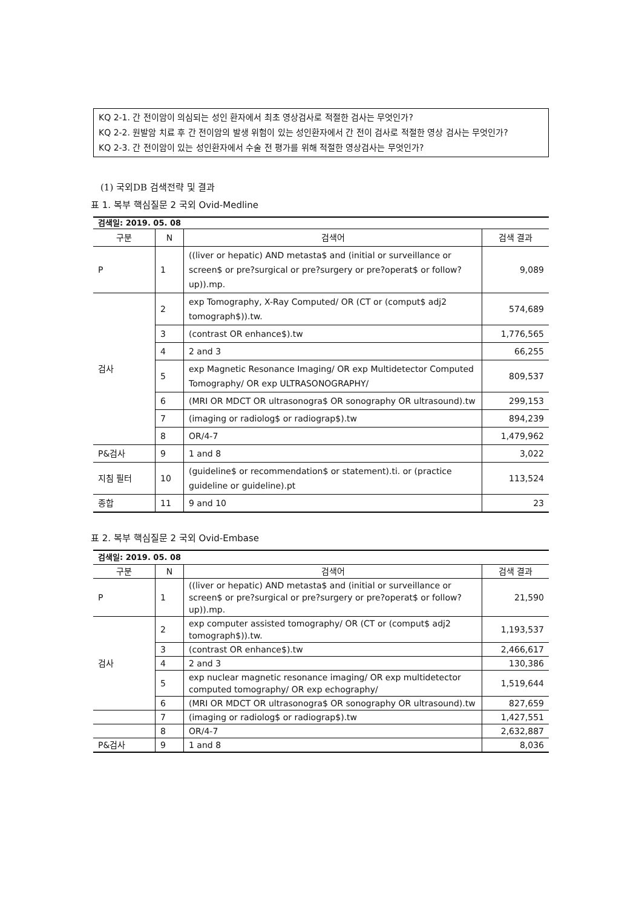KQ 2-1. 간 전이암이 의심되는 성인 환자에서 최초 영상검사로 적절한 검사는 무엇인가?
KQ 2-2. 원발암 치료 후 간 전이암의 발생 위험이 있는 성인환자에서 간 전이 검사로 적절한 영상 검사는 무엇인가?
KQ 2-3. 간 전이암이 있는 성인환자에서 수술 전 평가를 위해 적절한 영상검사는 무엇인가?
(1) 국외DB 검색전략 및 결과
표 1. 복부 핵심질문 2 국외 Ovid-Medline
| 검색일: 2019. 05. 08 | | | |
| 구분 | N | 검색어 | 검색 결과 |
| P | 1 | ((liver or hepatic) AND metasta$ and (initial or surveillance or screen$ or pre?surgical or pre?surgery or pre?operat$ or follow?up)).mp. | 9,089 |
| 검사 | 2 | exp Tomography, X-Ray Computed/ OR (CT or (comput$ adj2 tomograph$)).tw. | 574,689 |
| | 3 | (contrast OR enhance$).tw | 1,776,565 |
| | 4 | 2 and 3 | 66,255 |
| | 5 | exp Magnetic Resonance Imaging/ OR exp Multidetector Computed Tomography/ OR exp ULTRASONOGRAPHY/ | 809,537 |
| | 6 | (MRI OR MDCT OR ultrasonogra$ OR sonography OR ultrasound).tw | 299,153 |
| | 7 | (imaging or radiolog$ or radiograp$).tw | 894,239 |
| | 8 | OR/4-7 | 1,479,962 |
| P&검사 | 9 | 1 and 8 | 3,022 |
| 지침 필터 | 10 | (guideline$ or recommendation$ or statement).ti. or (practice guideline or guideline).pt | 113,524 |
| 종합 | 11 | 9 and 10 | 23 |
표 2. 복부 핵심질문 2 국외 Ovid-Embase
| 검색일: 2019. 05. 08 | | | |
| 구분 | N | 검색어 | 검색 결과 |
| P | 1 | ((liver or hepatic) AND metasta$ and (initial or surveillance or screen$ or pre?surgical or pre?surgery or pre?operat$ or follow?up)).mp. | 21,590 |
| 검사 | 2 | exp computer assisted tomography/ OR (CT or (comput$ adj2 tomograph$)).tw. | 1,193,537 |
| | 3 | (contrast OR enhance$).tw | 2,466,617 |
| | 4 | 2 and 3 | 130,386 |
| | 5 | exp nuclear magnetic resonance imaging/ OR exp multidetector computed tomography/ OR exp echography/ | 1,519,644 |
| | 6 | (MRI OR MDCT OR ultrasonogra$ OR sonography OR ultrasound).tw | 827,659 |
| | 7 | (imaging or radiolog$ or radiograp$).tw | 1,427,551 |
| | 8 | OR/4-7 | 2,632,887 |
| P&검사 | 9 | 1 and 8 | 8,036 |